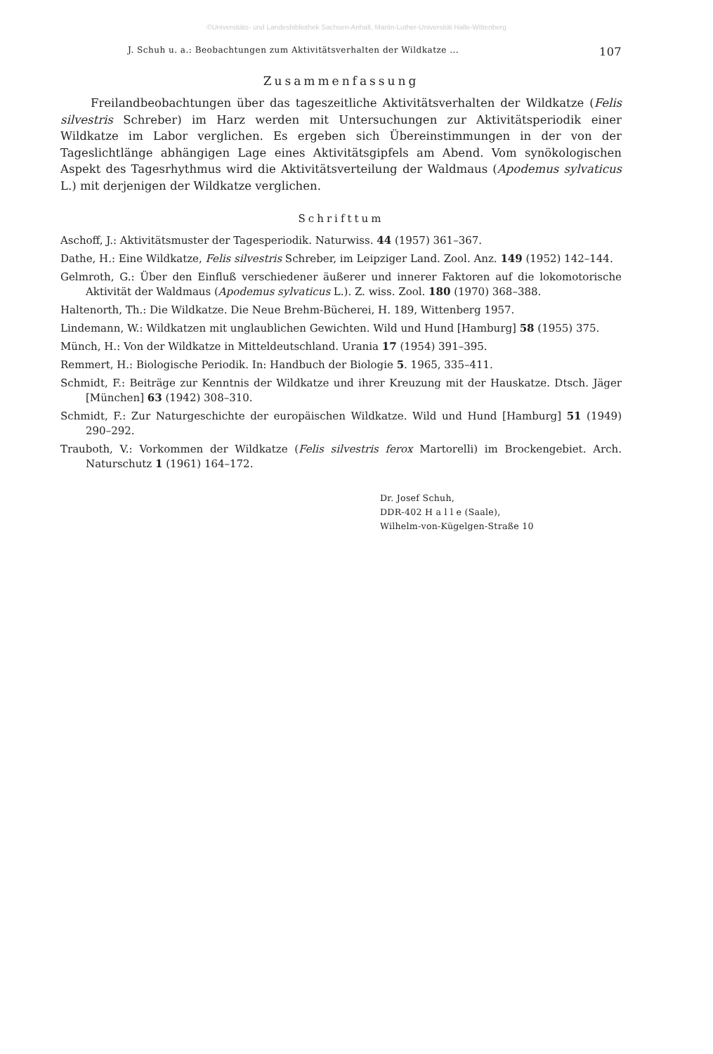©Universitäts- und Landesbibliothek Sachsen-Anhalt, Martin-Luther-Universität Halle-Wittenberg
J. Schuh u. a.: Beobachtungen zum Aktivitätsverhalten der Wildkatze ... 107
Zusammenfassung
Freilandbeobachtungen über das tageszeitliche Aktivitätsverhalten der Wildkatze (Felis silvestris Schreber) im Harz werden mit Untersuchungen zur Aktivitätsperiodik einer Wildkatze im Labor verglichen. Es ergeben sich Übereinstimmungen in der von der Tageslichtlänge abhängigen Lage eines Aktivitätsgipfels am Abend. Vom synökologischen Aspekt des Tagesrhythmus wird die Aktivitätsverteilung der Waldmaus (Apodemus sylvaticus L.) mit derjenigen der Wildkatze verglichen.
Schrifttum
Aschoff, J.: Aktivitätsmuster der Tagesperiodik. Naturwiss. 44 (1957) 361–367.
Dathe, H.: Eine Wildkatze, Felis silvestris Schreber, im Leipziger Land. Zool. Anz. 149 (1952) 142–144.
Gelmroth, G.: Über den Einfluß verschiedener äußerer und innerer Faktoren auf die lokomotorische Aktivität der Waldmaus (Apodemus sylvaticus L.). Z. wiss. Zool. 180 (1970) 368–388.
Haltenorth, Th.: Die Wildkatze. Die Neue Brehm-Bücherei, H. 189, Wittenberg 1957.
Lindemann, W.: Wildkatzen mit unglaublichen Gewichten. Wild und Hund [Hamburg] 58 (1955) 375.
Münch, H.: Von der Wildkatze in Mitteldeutschland. Urania 17 (1954) 391–395.
Remmert, H.: Biologische Periodik. In: Handbuch der Biologie 5. 1965, 335–411.
Schmidt, F.: Beiträge zur Kenntnis der Wildkatze und ihrer Kreuzung mit der Hauskatze. Dtsch. Jäger [München] 63 (1942) 308–310.
Schmidt, F.: Zur Naturgeschichte der europäischen Wildkatze. Wild und Hund [Hamburg] 51 (1949) 290–292.
Trauboth, V.: Vorkommen der Wildkatze (Felis silvestris ferox Martorelli) im Brockengebiet. Arch. Naturschutz 1 (1961) 164–172.
Dr. Josef Schuh,
DDR-402 H a l l e (Saale),
Wilhelm-von-Kügelgen-Straße 10